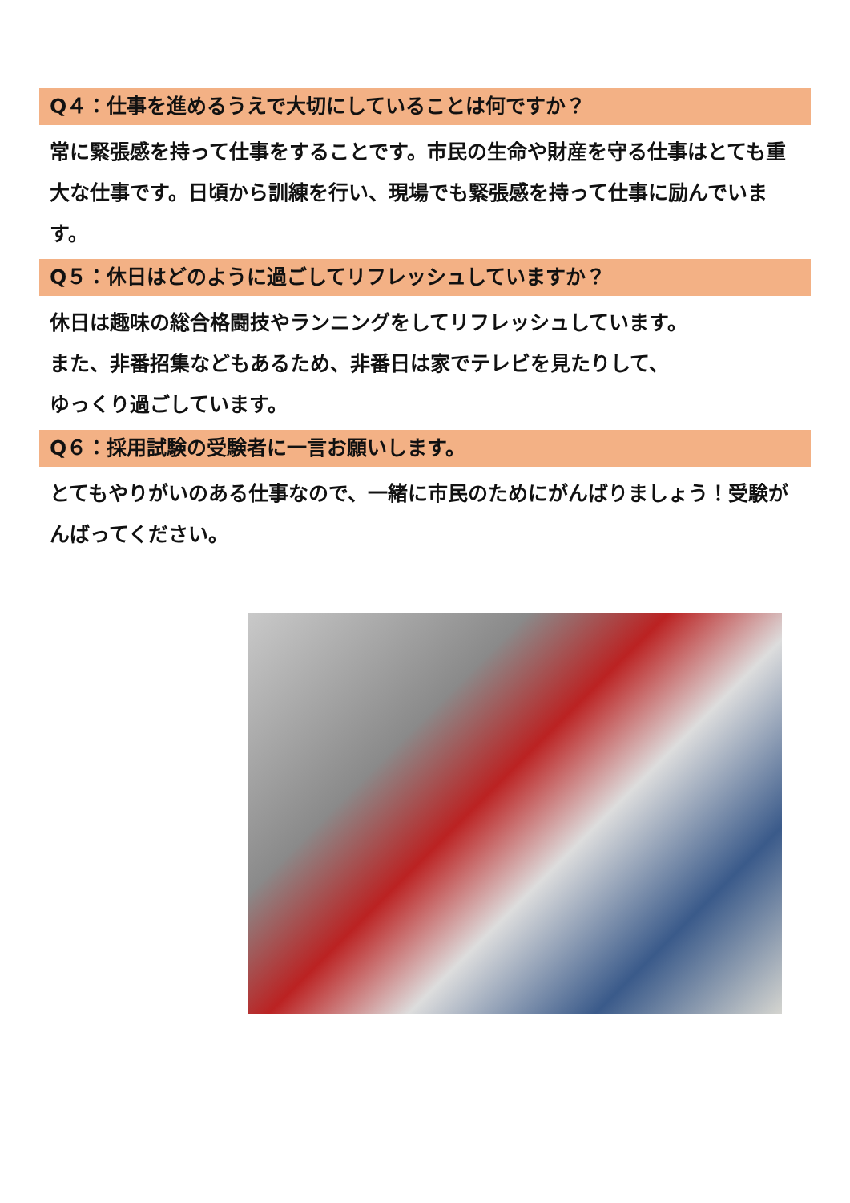Q４：仕事を進めるうえで大切にしていることは何ですか？
常に緊張感を持って仕事をすることです。市民の生命や財産を守る仕事はとても重大な仕事です。日頃から訓練を行い、現場でも緊張感を持って仕事に励んでいます。
Q５：休日はどのように過ごしてリフレッシュしていますか？
休日は趣味の総合格闘技やランニングをしてリフレッシュしています。
また、非番招集などもあるため、非番日は家でテレビを見たりして、
ゆっくり過ごしています。
Q６：採用試験の受験者に一言お願いします。
とてもやりがいのある仕事なので、一緒に市民のためにがんばりましょう！受験がんばってください。